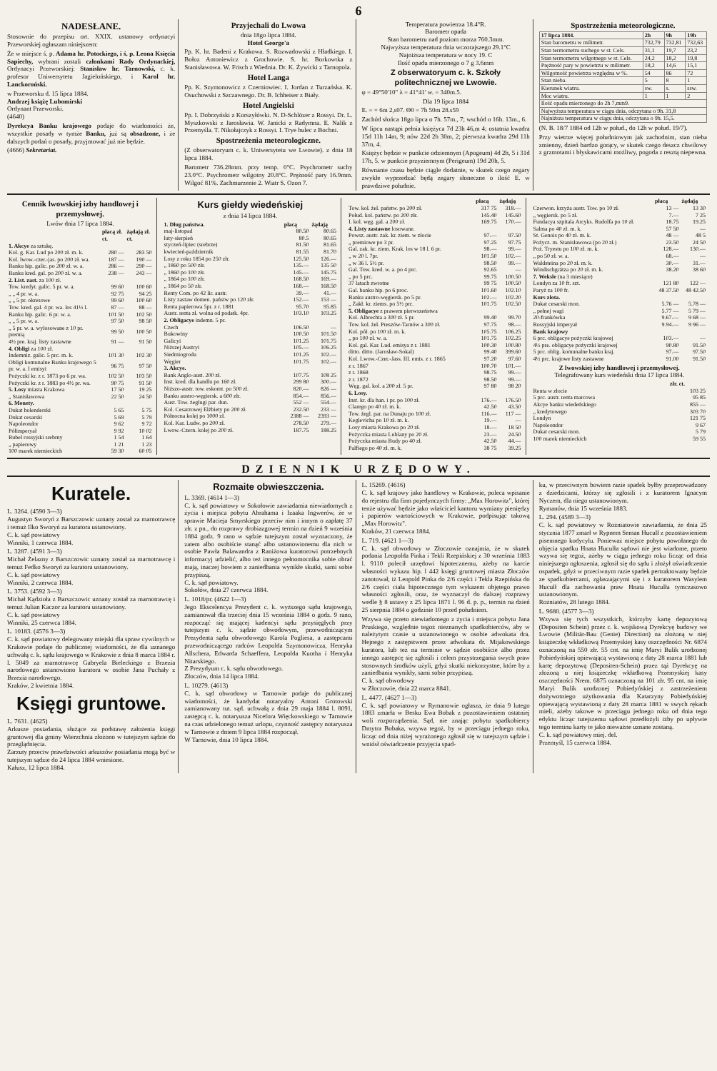6
NADESŁANE.
Stosownie do przepisu ort. XXIX. ustanowy ordynacyi Przeworskiej ogłaszam niniejszem:
Że w miejsce ś. p. Adama hr. Potockiego, i ś. p. Leona Księcia Sapiechy, wybrani zostali członkami Rady Ordynackiej, Ordynacyi Przeworskiej: Stanisław hr. Tarnowski, c. k. profesor Uniwersytetu Jagielońskiego, i Karol hr. Lanckoroński.
w Przeworsku d. 15 lipca 1884.
Andrzej książę Lubomirski
Ordynant Przeworski.
(4640)
Dyrekcya Banku krajowego podaje do wiadomości że, wszystkie posady w tymże Banku, już są obsadzone, i że dalszych podań o posady, przyjmować już nie będzie.
(4666) Sekretariat.
Przyjechali do Lwowa
dnia 18go lipca 1884.
Hotel George'a
Pp. K. hr. Badeni z Krakowa. S. Rozwadowski z Hładkiego. I. Bołoz Antoniewicz z Grochowie. S. hr. Borkowtka z Stanisławowa. W. Frisch z Wiednia. Dr. K. Żywicki z Tarnopola.
Hotel Langa
Pp. K. Szymonowicz z Czerniowiec. I. Jordan z Turzańska. K. Osuchowski z Szczawnego. Dr. B. Ichheiser z Biały.
Hotel Angielski
Pp. I. Dobrzyński z Korszyłówki. N. D-Schlözer z Rossyi. Dr. L. Myszkowski z Jarosławia. W. Janicki z Radymna. E. Nalik z Przemyśla. T. Nikołajczyk z Rossyi. I. Trye bulec z Bochni.
Spostrzeżenia meteorologiczne.
(Z obserwatoryum c. k. Uniwersytetu we Lwowie). z dnia 18 lipca 1884.
Barometr 736.28mm. przy temp. 0°C. Psychrometr suchy 23.0°C. Psychrometr wilgotny 20.8°C. Prężność pary 16.9mm. Wilgoć 81%. Zachmurzenie 2. Wiatr S. Ozon 7.
Temperatura powietrza 18.4°R.
Barometr opada
Stan barometru nad poziom morza 760.3mm.
Najwyższa temperatura dnia wczorajszego 29.1°C
Najniższa temperatura w nocy 19. C
Ilość opadu mierzonego o 7 g 3.6mm
Z obserwatoryum c. k. Szkoły politechnicznej we Lwowie.
φ = 49°50'10" λ = 41°41' w. = 340m.5.
Dla 19 lipca 1884
E. = + 6m 2,s07. Θ0 = 7h 50m 28.s59
Zachód słońca 18go lipca o 7h. 57m., 7; wschód o 16h. 13m., 6.
W lipcu nastąpi pełnia księżyca 7d 23h 46,m 4; ostatnia kwadra 15d 11h 14m, 9; nów 22d 2h 30m, 2; pierwsza kwadra 29d 11h 37m, 4.
Księżyc będzie w punkcie odziemnym (Apogeum) 4d 2h, 5 i 31d 17h, 5. w punkcie przyziemnym (Perigeum) 19d 20h, 5.
Równanie czasu będzie ciągle dodatnie, w skutek czego zegary zwykłe wyprzedzać będą zegary słoneczne o ilość E. w prawdziwe południe.
Spostrzeżenia meteorologiczne.
| 17 lipca 1884. | 2h | 9h | 19h |
| --- | --- | --- | --- |
| Stan barometru w milimetr. | 732,79 | 732,81 | 732,63 |
| Stan termometru suchego w st. Cels. | 31,1 | 19,7 | 23,2 |
| Stan termometru wilgotnego w st. Cels. | 24,2 | 18,2 | 19,8 |
| Prężność pary w powietrzu w milimetr. | 18,2 | 14,6 | 15,1 |
| Wilgotność powietrza względna w %. | 54 | 86 | 72 |
| Stan nieba. | 5 | 8 | 1 |
| Kierunek wiatru. | sw. | s. | ssw. |
| Moc wiatru. | 1 | 1 | 2 |
| Ilość opadu mierzonego do 2h 7,mm9. | | | |
| Najwyższa temperatura w ciągu dnia, odczytana o 9h. 31,8 | | | |
| Najniższa temperatura w ciągu dnia, odczytana o 9h. 15,5. | | | |
(N. B. 18/7 1884 od 12h w połud., do 12h w połud. 19/7).
Przy wietrze więcej południowym jak zachodnim, stan nieba zmienny, dzień bardzo gorący, w skutek czego deszcz chwilowy z grzmotami i błyskawicami możliwy, pogoda z resztą niepewna.
Cennik lwowskiej izby handlowej i przemysłowej.
Lwów dnia 17 lipca 1884.
| | płacą zł. ct. | żądają zł. ct. |
| --- | --- | --- |
| 1. Akcye za sztukę. | | |
| Kol. g. Kar. Lud po 200 zł. m. k. | 280 — | 283 50 |
| Kol. lwow.-czer.-jas. po 200 zł. wa. | 187 — | 190 — |
| Banku hip. galic. po 200 zł. w. a. | 286 — | 290 — |
| Banku kred. gal. po 200 zł. w. a. | 238 — | 243 — |
| 2. List. zast. za 100 zł. | | |
| Tow. kredyt. galic. 5 pr. w. a. | 99 60 | 100 60 |
| „ „ 4 pr. w. a. | 92 75 | 94 25 |
| „ „ 5 pr. okresowe | 99 60 | 100 60 |
| Tow. kred. gal. 4 pr. wa. los 41½ l. | 87 — | 88 — |
| Banku hip. galic. 6 pr. w. a. | 101 50 | 102 50 |
| „ „ 5 pr. w. a. | 97 50 | 98 50 |
| „ 5 pr. w. a. wylosowane z 10 pr. premią | 99 50 | 100 50 |
| 4½ pre. kraj. listy zastawne | 91 — | 91 50 |
| 4. Obligi za 100 zł. | | |
| Indemniz. galic. 5 prc. m. k. | 101 30 | 102 30 |
| Obligi komunalne Banku krajowego 5 pr. w. a. I emisyi | 96 75 | 97 50 |
| Pożyczki kr. z r. 1873 po 6 pr. wa. | 102 50 | 103 50 |
| Pożyczki kr. z r. 1883 po 4½ pr. wa. | 90 75 | 91 50 |
| 5. Losy miasta Krakowa | 17 50 | 19 25 |
| „ Stanisławowa | 22 50 | 24 50 |
| 6. Monety. | | |
| Dukat holenderski | 5 65 | 5 75 |
| Dukat cesarski | 5 69 | 5 79 |
| Napoleondor | 9 62 | 9 72 |
| Półimperyał | 9 92 | 10 02 |
| Rubel rossyjski srebrny | 1 54 | 1 64 |
| „ papierowy | 1 21 | 1 23 |
| 100 marek niemieckich | 59 30 | 60 05 |
Kurs giełdy wiedeńskiej
z dnia 14 lipca 1884.
| 1. Dług państwa. | płacą | żądają |
| --- | --- | --- |
| maj-listopad | 80.50 | 80.65 |
| luty-sierpień | 80.5 | 80.65 |
| styczeń-lipiec (srebrze) | 81.50 | 81.65 |
| kwiecień-październik | 81.55 | 81.70 |
| Losy z roku 1854 po 250 złr. | 125.50 | 126.— |
| „ 1860 po 500 złr. | 135.— | 135 50 |
| „ 1860 po 100 złr. | 145.— | 145.75 |
| „ 1864 po 100 złr. | 168.50 | 169.— |
| „ 1864 po 50 złr. | 168.— | 168.50 |
| Renty Com. po 42 lir. austr. | 39.— | 41.— |
| Listy zastaw domen. państw po 120 złr. | 152.— | 153 — |
| Renta papierowa 5pr. z r. 1881 | 95.70 | 95.85 |
| Austr. renta zł. wolna od podatk. 4pr. | 103.10 | 103.25 |
| 2. Obligacye indemn. 5 pr. | | |
| Czech | 106.50 | — |
| Bukowiny | 100.50 | 101.50 |
| Galicyi | 101.25 | 101.75 |
| Niższej Austryi | 105.— | 106.25 |
| Siedmiogrodu | 101.25 | 102.— |
| Węgier | 101.75 | 102.— |
| 3. Akcye. | | |
| Bank Anglo-aust. 200 zł. | 107.75 | 108 25 |
| Inst. kred. dla handlu po 160 zł. | 299 80 | 300.— |
| Niższo-austr. tow. eskomt. po 500 zł. | 820.— | 826 — |
| Banku austro-węgiersk. a 600 złr. | 854.— | 856.— |
| Aust. Tow. żeglugi par. dun. | 552 — | 554.— |
| Kol. Cesarzowej Elżbiety po 200 zł. | 232.50 | 233 — |
| Północna kolej po 1000 zł. | 2388 — | 2393 — |
| Kol. Kar. Ludw. po 200 zł. | 278.50 | 279.— |
| Lwow.-Czern. kolej po 200 zł. | 187.75 | 188.25 |
| | płacą | żądają |
| --- | --- | --- |
| Tow. kol. żel. państw. po 200 zł. | 317 75 | 318.— |
| Połud. kol. państw. po 200 złr. | 145.40 | 145.60 |
| I. kol. węg. gal. a 200 zł. | 169.75 | 170.— |
| 4. Listy zastawne losowane. | | |
| Powsz. austr. zak. kr. ziem. w złocie | 97.— | 97.50 |
| „ premiowe po 3 pr. | 97.25 | 97.75 |
| Gal. zak. kr. ziem. Krak. los w 18 l. 6 pr. | 98.— | 99.— |
| „ w 20 l. 7pr. | 101.50 | 102.— |
| „ w 36 l. 5½ pr. | 98.50 | 99.— |
| Gal. Tow. kred. w. a. po 4 prc. | 92.65 | — |
| „ po 5 prc. | 99.75 | 100.50 |
| 37 latach zwrotne | 99 75 | 100.50 |
| Gal. banku hip. po 6 proc. | 101.60 | 102.10 |
| Banku austro-węgiersk. po 5 pr. | 102.— | 102.20 |
| „ Zakł. kr. ziems. po 5½ prc. | 101.75 | 102.50 |
| 5. Obligacye z prawem pierwszeństwa | | |
| Kol. Albrechta a 300 zł. 5 pr. | 99.40 | 99.70 |
| Tow. kol. żel. Preszów-Tarnów a 300 zł. | 97.75 | 98.— |
| Kol. pół. po 100 zł. m. k. | 105.75 | 106.25 |
| „ po 100 zł. w. a. | 101.75 | 102.25 |
| Kol. gal. Kar. Lud. emisya z r. 1881 | 100.30 | 100.80 |
| ditto. ditto. (Jarosław-Sokal) | 99.40 | 399.60 |
| Kol. Lwow.-Czer.-Jass. III. emis. z r. 1865 | 97.20 | 97.60 |
| z r. 1867 | 100.70 | 101.— |
| z r. 1868 | 98.75 | 99.— |
| z r. 1872 | 98.50 | 99.— |
| Węg. gal. kol. a 200 zł. 5 pr. | 97 80 | 98 20 |
| 6. Losy. | | |
| Inst. kr. dla han. i pr. po 100 zł. | 176.— | 176.50 |
| Clarego po 40 zł. m. k. | 42.50 | 43.50 |
| Tow. żegl. par. na Dunaju po 100 zł. | 116.— | 117 — |
| Keglevicha po 10 zł. m. k. | 19.— | — |
| Losy miasta Krakowa po 20 zł. | 18.— | 18 50 |
| Pożyczka miasta Lublany po 20 zł. | 23.— | 24.50 |
| Pożyczka miasta Budy po 40 zł. | 42.50 | 44.— |
| Palfiego po 40 zł. m. k. | 38 75 | 39.25 |
| | płacą | żądają |
| --- | --- | --- |
| Czerwon. krzyża austr. Tow. po 10 zł. | 13 — | 13 30 |
| „ węgiersk. po 5 zł. | 7.— | 7 25 |
| Fundacya szpitala Arcyks. Rudolfa po 10 zł. | 18.75 | 19.25 |
| Salma po 40 zł. m. k. | 57 50 | — |
| St. Genois po 40 zł. m. k. | 48 — | 48 5 |
| Pożycz. m. Stanisławowa (po 20 zł.) | 23.50 | 24 50 |
| Poż. Tryestu po 100 zł. m. k. | 128.— | 130.— |
| „ po 50 zł. w. a. | 68.— | — |
| Waldsteina po 20 zł. m. k. | 30.— | 31.— |
| Windischgrätza po 20 zł. m. k. | 38.20 | 38 60 |
| 7. Weksle (na 3 miesiące) | | |
| Londyn za 10 ft. szt. | 121 80 | 122 — |
| Paryż za 100 fr. | 48 37.50 | 48 42.50 |
| Kurs złota. | | |
| Dukat cesarski mon. | 5.76 — | 5.78 — |
| „ pełnej wagi | 5.77 — | 5 79 — |
| 20-frankówka | 9.67.— | 9 68 — |
| Rossyjski imperyał | 9.94.— | 9 96 — |
| Bank krajowy | | |
| 6 prc. obligacye pożyczki krajowej | 103.— | — |
| 4½ pre. obligacye pożyczki krajowej | 90.80 | 91.50 |
| 5 prc. oblig. komunalne banku kraj. | 97.— | 97.50 |
| 4½ prc. krajowe listy zastawne | 91.00 | 91.50 |
Z lwowskiej izby handlowej i przemysłowej.
Telegrafowany kurs wiedeński dnia 17 lipca 1884.
| | złr. ct. |
| --- | --- |
| Renta w złocie | 103 25 |
| 5 prc. austr. renta marcowa | 95 85 |
| Akcye banku wiedeńskiego | 855 — |
| „ kredytowego | 303 70 |
| Londyn | 121 75 |
| Napoleondor | 9 67 |
| Dukat cesarski mon. | 5 79 |
| 100 marek niemieckich | 59 55 |
DZIENNIK URZĘDOWY.
Kuratele.
L. 3264. (4590 3—3)
Augustyn Sworyń z Barszczowic uznany został za marnotrawcę i temuż Ilko Sworyń za kuratora ustanowiony.
C. k. sąd powiatowy
Winniki, 1 czerwca 1884.
L. 3287. (4591 3—3)
Michał Żelazny z Barszczowic uznany został za marnotrawcę i temuż Fedko Sworyń za kuratora ustanowiony.
C. k. sąd powiatowy
Winniki, 2 czerwca 1884.
L. 3753. (4592 3—3)
Michał Kądzioła z Barszczowic uznany został za marnotrawcę i temuż Julian Kaczor za kuratora ustanowiony.
C. k. sąd powiatowy
Winniki, 25 czerwca 1884.
L. 10183. (4576 3—3)
C. k. sąd powiatowy delegowany miejski dla spraw cywilnych w Krakowie podaje do publicznej wiadomości, że dla uznanego uchwałą c. k. sądu krajowego w Krakowie z dnia 8 marca 1884 r. l. 5049 za marnotrawcę Gabryela Bieleckiego z Brzezia narodowego ustanowiono kuratora w osobie Jana Puchały z Brzezia narodowego.
Kraków, 2 kwietnia 1884.
Księgi gruntowe.
L. 7631. (4625)
Arkusze posiadania, służące za podstawę założenia księgi gruntowej dla gminy Wierzchnia złożono w tutejszym sądzie do przeglądnięcia.
Zarzuty przeciw prawdziwości arkuszów posiadania mogą być w tutejszym sądzie do 24 lipca 1884 wniesione.
Kałusz, 12 lipca 1884.
Rozmaite obwieszczenia.
L. 3369. (4614 1—3)
C. k. sąd powiatowy w Sokołowie zawiadamia niewiadomych z życia i miejsca pobytu Abrahama i Izaaka Ingwerów, że w sprawie Macieja Smyrskiego przeciw nim i innym o zapłatę 37 złr. z pn., do rozprawy drobiazgowej termin na dzień 9 września 1884 godz. 9 rano w sądzie tutejszym został wyznaczony, że zatem albo osobiście stanąć albo ustanowionemu dla nich w osobie Pawła Balawandra z Raniżowa kuratorowi potrzebnych informacyj udzielić, albo też innego pełnomocnika sobie obrać mają, inaczej bowiem z zaniedbania wynikłe skutki, sami sobie przypiszą.
C. k. sąd powiatowy.
Sokołów, dnia 27 czerwca 1884.
L. 1018/pr. (4622 1—3)
Jego Ekscelencya Prezydent c. k. wyższego sądu krajowego, zamianował dla trzeciej dnia 15 września 1884 o godz. 9 rano, rozpocząć się mającej kadencyi sądu przysięgłych przy tutejszym c. k. sądzie obwodowym, przewodniczącym Prezydenta sądu obwodowego Karola Pogliesa, a zastępcami przewodniczącego radców Leopolda Szymonowicza, Henryka Allschera, Edwarda Schaeffera, Leopolda Kuotha i Henryka Nitarskiego.
Z Prezydyum c. k. sądu obwodowego.
Złoczów, dnia 14 lipca 1884.
L. 10279. (4613)
C. k. sąd obwodowy w Tarnowie podaje do publicznej wiadomości, że kandydat notaryalny Antoni Grotowski zamianowany tut. sąd. uchwałą z dnia 29 maja 1884 l. 8091, zastępcą c. k. notaryusza Nicefora Więckowskiego w Tarnowie na czas udzielonego temuż urlopu, czynność zastępcy notaryusza w Tarnowie z dniem 9 lipca 1884 rozpoczął.
W Tarnowie, dnia 10 lipca 1884.
L. 15269. (4616)
C. k. sąd krajowy jako handlowy w Krakowie, poleca wpisanie do rejestru dla firm pojedynczych firmy: „Max Horowitz", której tenże używać będzie jako właściciel kantoru wymiany pieniędzy i papierów wartościowych w Krakowie, podpisując takową „Max Horowitz".
Kraków, 21 czerwca 1884.
L. 719. (4621 1—3)
C. k. sąd obwodowy w Złoczowie oznajmia, że w skutek podania Leopolda Pinka i Tekli Rzepińskiej z 30 września 1883 l. 9110 polecił urzędowi hipotecznemu, ażeby na karcie własności wykazu hip. l 442 księgi gruntowej miasta Złoczów zanotował, iż Leopold Pinka do 2/6 części i Tekla Rzepińska do 2/6 części ciała hipotecznego tym wykazem objętego prawo własności zgłosili, oraz, że wyznaczył do dalszej rozprawy wedle § 8 ustawy z 25 lipca 1871 l. 96 d. p. p., termin na dzień 25 sierpnia 1884 o godzinie 10 przed południem.
Wzywa się przeto niewiadomego z życia i miejsca pobytu Jana Pruskiego, względnie tegoż nieznanych spadkobierców, aby w należytym czasie u ustanowionego w osobie adwokata dra. Hejnego z zastępstwem przez adwokata dr. Mijakowskiego kuratora, lub też na terminie w sądzie osobiście albo przez innego zastępcę się zgłosili i celem przystrzegania swych praw stosownych środków użyli, gdyż skutki niekorzystne, które by z zaniedbania wynikły, sami sobie przypiszą.
C. k. sąd obwodowy
w Złoczowie, dnia 22 marca 8841.
L. 4477. (4627 1—3)
C. k. sąd powiatowy w Rymanowie ogłasza, że dnia 9 lutego 1883 zmarła w Besku Ewa Bobak z pozostawieniem ostatniej woli rozporządzenia. Sąd, nie znając pobytu spadkobiercy Dmytra Bobaka, wzywa tegoż, by w przeciągu jednego roku, licząc od dnia niżej wyrażonego zgłosił się w tutejszym sądzie i wniósł oświadczenie przyjęcia spad-
ku, w przeciwnym bowiem razie spadek byłby przeprowadzony z dziedzicami, którzy się zgłosili i z kuratorem Ignacym Nyczem, dla niego ustanowionym.
Rymanów, dnia 15 września 1883.
L. 294. (4589 3—3)
C. k. sąd powiatowy w Rożniatowie zawiadamia, że dnia 25 stycznia 1877 zmarł w Rypnem Seman Huculł z pozostawieniem pisemnego kodycylu. Ponieważ miejsce pobytu powołanego do objęcia spadku Hnata Huculła sądowi nie jest wiadome, przeto wzywa się tegoż, ażeby w ciągu jednego roku licząc od dnia niniejszego ogłoszenia, zgłosił się do sądu i złożył oświadczenie ospadek, gdyż w przeciwnym razie spadek pertraktowany będzie ze spadkobiercami, zgłaszającymi się i z kuratorem Wasylem Huculł dla zachowania praw Hnata Huculła tymczasowo ustanowionym.
Rożniatów, 28 lutego 1884.
L. 9680. (4577 3—3)
Wzywa się tych wszystkich, którzyby kartę depozytową (Depositen Schein) przez c. k. wojskową Dyrekcyę budowy we Lwowie (Militär-Bau (Genie) Direction) na złożoną w niej książeczkę wkładkową Przemyskiej kasy oszczędności Nr. 6874 oznaczoną na 550 złr. 55 cnt. na imię Maryi Bulik urodzonej Pobiedyńskiej opiewającą wystawioną z daty 28 marca 1881 lub kartę depozytową (Depositen-Schein) przez tąż Dyrekcyę na złożoną u niej książeczkę wkładkową Przemyskiej kasy oszczędności Nrem. 6875 oznaczoną na 101 złr. 95 cnt. na imię Maryi Bulik urodzonej Pobiedyńskiej z zastrzeżeniem dożywotniego użytkowania dla Katarzyny Pobiedyńskiej opiewającą wystawioną z daty 28 marca 1881 w swych rękach mieli, ażeby takowe w przeciągu jednego roku od dnia tego edyktu licząc tutejszemu sądowi przedłożyli iżby po upływie tego terminu karty te jako nieważne uznane zostaną.
C. k. sąd powiatowy miej. del.
Przemyśl, 15 czerwca 1884.